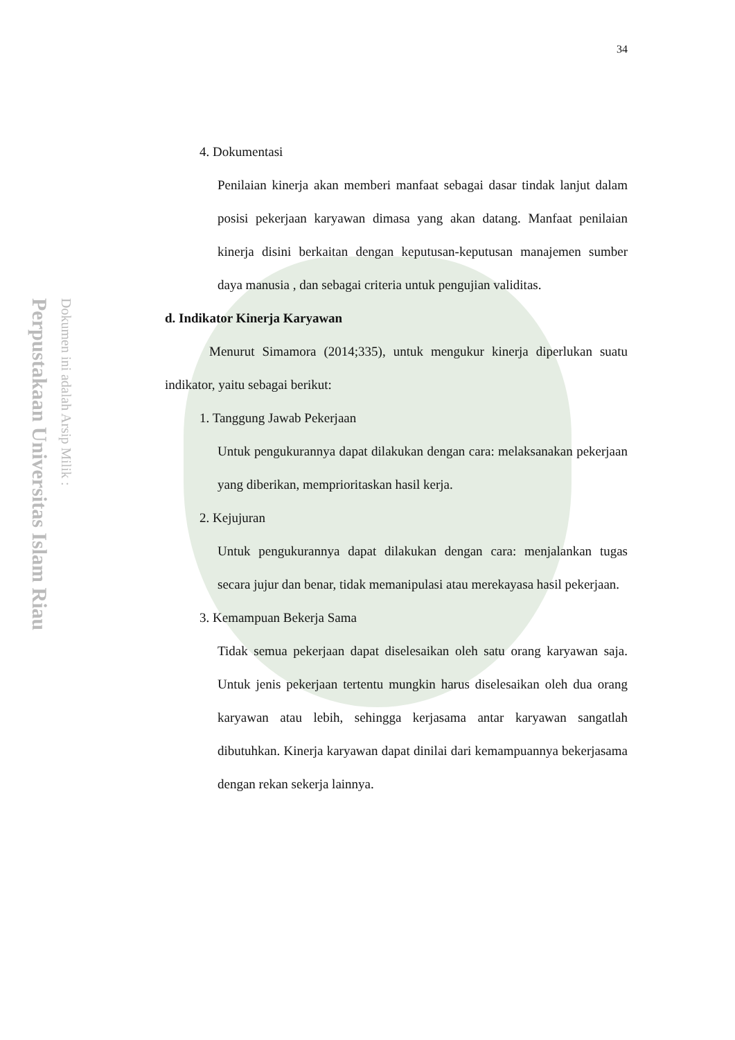Perpustakaan Universitas Islam Riau
Dokumen ini adalah Arsip Milik :
34
4. Dokumentasi
Penilaian kinerja akan memberi manfaat sebagai dasar tindak lanjut dalam posisi pekerjaan karyawan dimasa yang akan datang. Manfaat penilaian kinerja disini berkaitan dengan keputusan-keputusan manajemen sumber daya manusia , dan sebagai criteria untuk pengujian validitas.
d. Indikator Kinerja Karyawan
Menurut Simamora (2014;335), untuk mengukur kinerja diperlukan suatu indikator, yaitu sebagai berikut:
1. Tanggung Jawab Pekerjaan
Untuk pengukurannya dapat dilakukan dengan cara: melaksanakan pekerjaan yang diberikan, memprioritaskan hasil kerja.
2. Kejujuran
Untuk pengukurannya dapat dilakukan dengan cara: menjalankan tugas secara jujur dan benar, tidak memanipulasi atau merekayasa hasil pekerjaan.
3. Kemampuan Bekerja Sama
Tidak semua pekerjaan dapat diselesaikan oleh satu orang karyawan saja. Untuk jenis pekerjaan tertentu mungkin harus diselesaikan oleh dua orang karyawan atau lebih, sehingga kerjasama antar karyawan sangatlah dibutuhkan. Kinerja karyawan dapat dinilai dari kemampuannya bekerjasama dengan rekan sekerja lainnya.